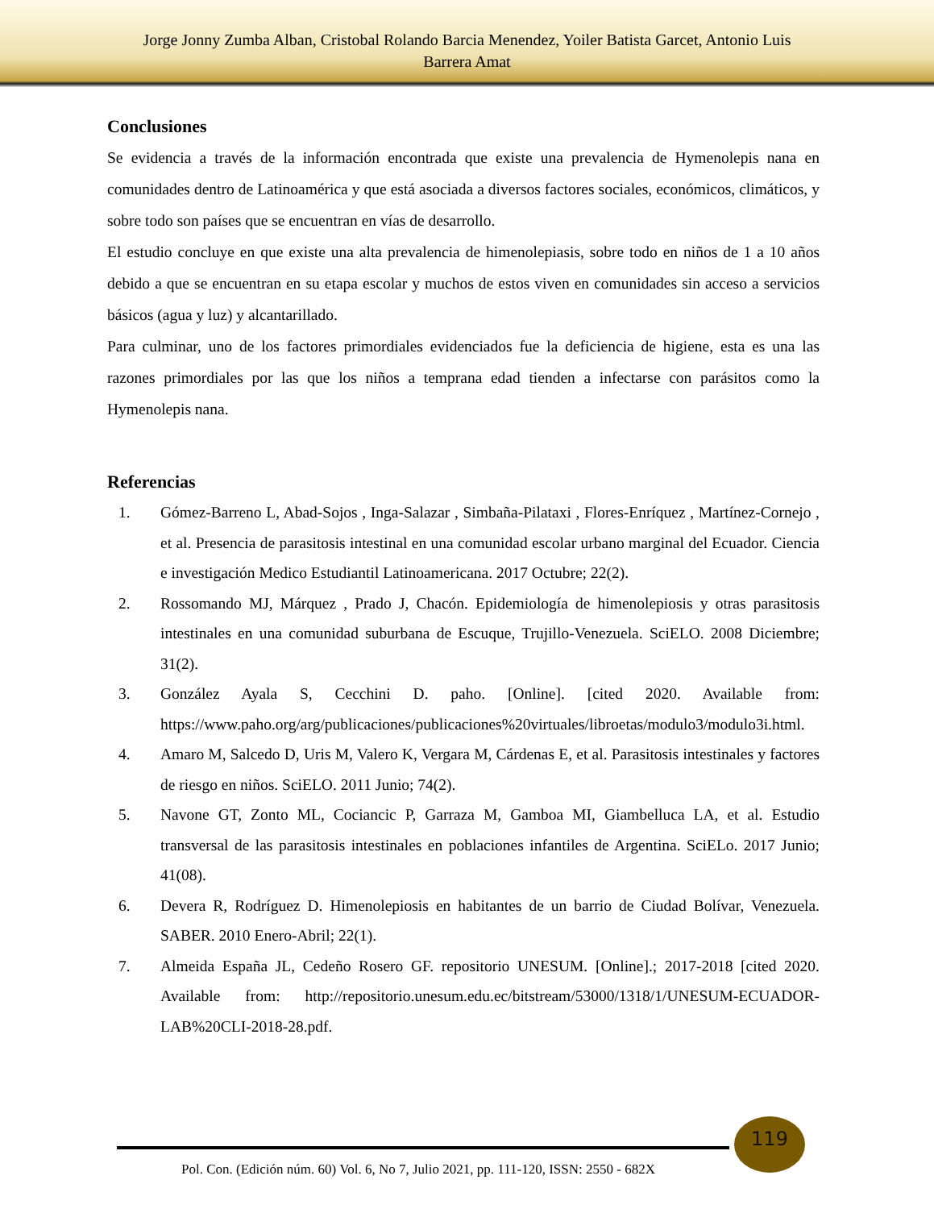Jorge Jonny Zumba Alban, Cristobal Rolando Barcia Menendez, Yoiler Batista Garcet, Antonio Luis
Barrera Amat
Conclusiones
Se evidencia a través de la información encontrada que existe una prevalencia de Hymenolepis nana en comunidades dentro de Latinoamérica y que está asociada a diversos factores sociales, económicos, climáticos, y sobre todo son países que se encuentran en vías de desarrollo.
El estudio concluye en que existe una alta prevalencia de himenolepiasis, sobre todo en niños de 1 a 10 años debido a que se encuentran en su etapa escolar y muchos de estos viven en comunidades sin acceso a servicios básicos (agua y luz) y alcantarillado.
Para culminar, uno de los factores primordiales evidenciados fue la deficiencia de higiene, esta es una las razones primordiales por las que los niños a temprana edad tienden a infectarse con parásitos como la Hymenolepis nana.
Referencias
1. Gómez-Barreno L, Abad-Sojos , Inga-Salazar , Simbaña-Pilataxi , Flores-Enríquez , Martínez-Cornejo , et al. Presencia de parasitosis intestinal en una comunidad escolar urbano marginal del Ecuador. Ciencia e investigación Medico Estudiantil Latinoamericana. 2017 Octubre; 22(2).
2. Rossomando MJ, Márquez , Prado J, Chacón. Epidemiología de himenolepiosis y otras parasitosis intestinales en una comunidad suburbana de Escuque, Trujillo-Venezuela. SciELO. 2008 Diciembre; 31(2).
3. González Ayala S, Cecchini D. paho. [Online]. [cited 2020. Available from: https://www.paho.org/arg/publicaciones/publicaciones%20virtuales/libroetas/modulo3/modulo3i.html.
4. Amaro M, Salcedo D, Uris M, Valero K, Vergara M, Cárdenas E, et al. Parasitosis intestinales y factores de riesgo en niños. SciELO. 2011 Junio; 74(2).
5. Navone GT, Zonto ML, Cociancic P, Garraza M, Gamboa MI, Giambelluca LA, et al. Estudio transversal de las parasitosis intestinales en poblaciones infantiles de Argentina. SciELo. 2017 Junio; 41(08).
6. Devera R, Rodríguez D. Himenolepiosis en habitantes de un barrio de Ciudad Bolívar, Venezuela. SABER. 2010 Enero-Abril; 22(1).
7. Almeida España JL, Cedeño Rosero GF. repositorio UNESUM. [Online].; 2017-2018 [cited 2020. Available from: http://repositorio.unesum.edu.ec/bitstream/53000/1318/1/UNESUM-ECUADOR-LAB%20CLI-2018-28.pdf.
119
Pol. Con. (Edición núm. 60) Vol. 6, No 7, Julio 2021, pp. 111-120, ISSN: 2550 - 682X